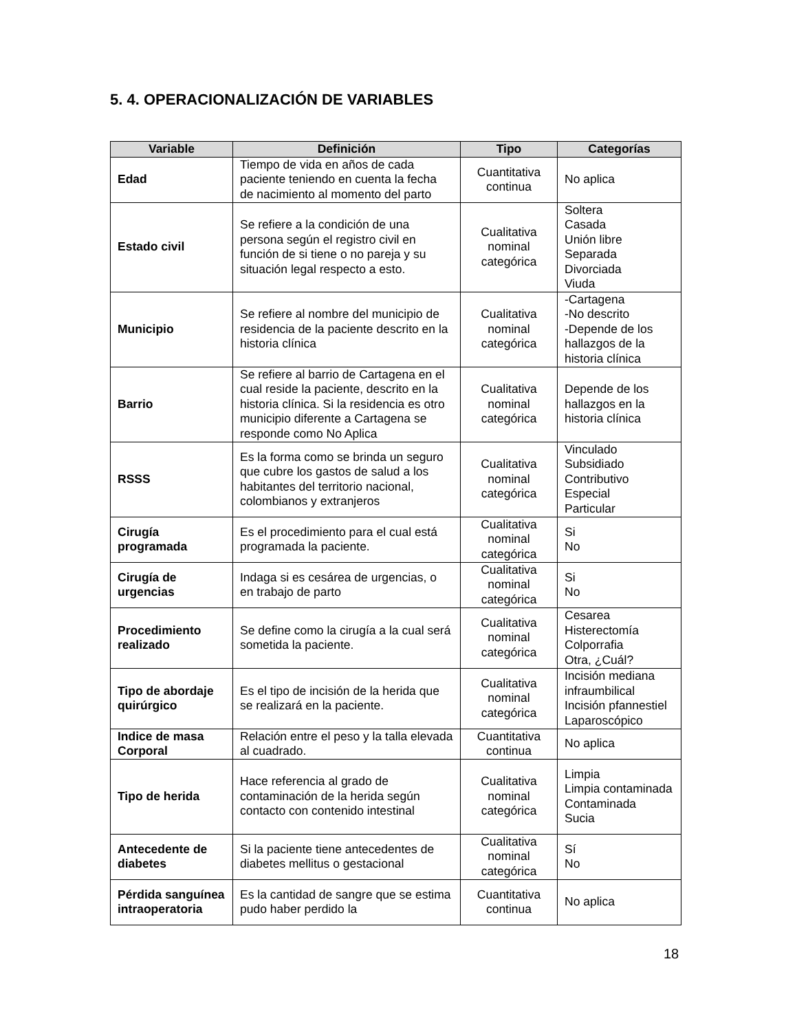5. 4. OPERACIONALIZACIÓN DE VARIABLES
| Variable | Definición | Tipo | Categorías |
| --- | --- | --- | --- |
| Edad | Tiempo de vida en años de cada paciente teniendo en cuenta la fecha de nacimiento al momento del parto | Cuantitativa continua | No aplica |
| Estado civil | Se refiere a la condición de una persona según el registro civil en función de si tiene o no pareja y su situación legal respecto a esto. | Cualitativa nominal categórica | Soltera Casada Unión libre Separada Divorciada Viuda |
| Municipio | Se refiere al nombre del municipio de residencia de la paciente descrito en la historia clínica | Cualitativa nominal categórica | -Cartagena -No descrito -Depende de los hallazgos de la historia clínica |
| Barrio | Se refiere al barrio de Cartagena en el cual reside la paciente, descrito en la historia clínica. Si la residencia es otro municipio diferente a Cartagena se responde como No Aplica | Cualitativa nominal categórica | Depende de los hallazgos en la historia clínica |
| RSSS | Es la forma como se brinda un seguro que cubre los gastos de salud a los habitantes del territorio nacional, colombianos y extranjeros | Cualitativa nominal categórica | Vinculado Subsidiado Contributivo Especial Particular |
| Cirugía programada | Es el procedimiento para el cual está programada la paciente. | Cualitativa nominal categórica | Si No |
| Cirugía de urgencias | Indaga si es cesárea de urgencias, o en trabajo de parto | Cualitativa nominal categórica | Si No |
| Procedimiento realizado | Se define como la cirugía a la cual será sometida la paciente. | Cualitativa nominal categórica | Cesarea Histerectomía Colporrafia Otra, ¿Cuál? |
| Tipo de abordaje quirúrgico | Es el tipo de incisión de la herida que se realizará en la paciente. | Cualitativa nominal categórica | Incisión mediana infraumbilical Incisión pfannestiel Laparoscópico |
| Indice de masa Corporal | Relación entre el peso y la talla elevada al cuadrado. | Cuantitativa continua | No aplica |
| Tipo de herida | Hace referencia al grado de contaminación de la herida según contacto con contenido intestinal | Cualitativa nominal categórica | Limpia Limpia contaminada Contaminada Sucia |
| Antecedente de diabetes | Si la paciente tiene antecedentes de diabetes mellitus o gestacional | Cualitativa nominal categórica | Sí No |
| Pérdida sanguínea intraoperatoria | Es la cantidad de sangre que se estima pudo haber perdido la | Cuantitativa continua | No aplica |
18